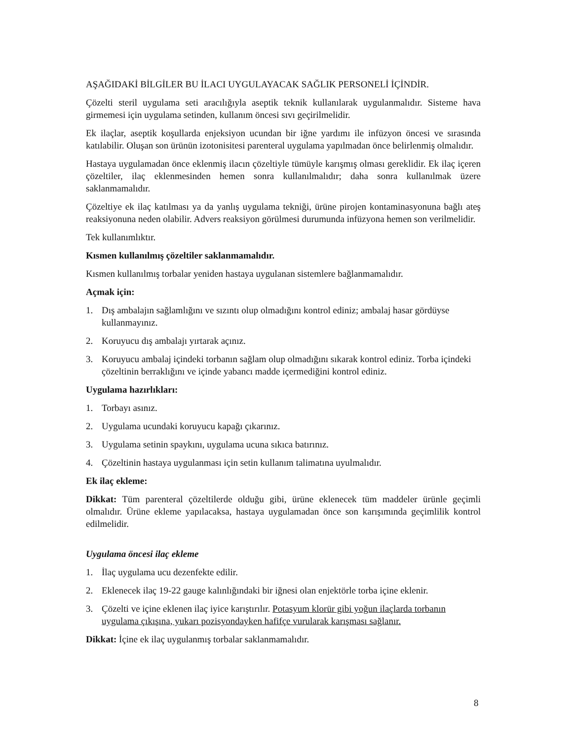AŞAĞIDAKİ BİLGİLER BU İLACI UYGULAYACAK SAĞLIK PERSONELİ İÇİNDİR.
Çözelti steril uygulama seti aracılığıyla aseptik teknik kullanılarak uygulanmalıdır. Sisteme hava girmemesi için uygulama setinden, kullanım öncesi sıvı geçirilmelidir.
Ek ilaçlar, aseptik koşullarda enjeksiyon ucundan bir iğne yardımı ile infüzyon öncesi ve sırasında katılabilir. Oluşan son ürünün izotonisitesi parenteral uygulama yapılmadan önce belirlenmiş olmalıdır.
Hastaya uygulamadan önce eklenmiş ilacın çözeltiyle tümüyle karışmış olması gereklidir. Ek ilaç içeren çözeltiler, ilaç eklenmesinden hemen sonra kullanılmalıdır; daha sonra kullanılmak üzere saklanmamalıdır.
Çözeltiye ek ilaç katılması ya da yanlış uygulama tekniği, ürüne pirojen kontaminasyonuna bağlı ateş reaksiyonuna neden olabilir. Advers reaksiyon görülmesi durumunda infüzyona hemen son verilmelidir.
Tek kullanımlıktır.
Kısmen kullanılmış çözeltiler saklanmamalıdır.
Kısmen kullanılmış torbalar yeniden hastaya uygulanan sistemlere bağlanmamalıdır.
Açmak için:
1. Dış ambalajın sağlamlığını ve sızıntı olup olmadığını kontrol ediniz; ambalaj hasar gördüyse kullanmayınız.
2. Koruyucu dış ambalajı yırtarak açınız.
3. Koruyucu ambalaj içindeki torbanın sağlam olup olmadığını sıkarak kontrol ediniz. Torba içindeki çözeltinin berraklığını ve içinde yabancı madde içermediğini kontrol ediniz.
Uygulama hazırlıkları:
1. Torbayı asınız.
2. Uygulama ucundaki koruyucu kapağı çıkarınız.
3. Uygulama setinin spaykını, uygulama ucuna sıkıca batırınız.
4. Çözeltinin hastaya uygulanması için setin kullanım talimatına uyulmalıdır.
Ek ilaç ekleme:
Dikkat: Tüm parenteral çözeltilerde olduğu gibi, ürüne eklenecek tüm maddeler ürünle geçimli olmalıdır. Ürüne ekleme yapılacaksa, hastaya uygulamadan önce son karışımında geçimlilik kontrol edilmelidir.
Uygulama öncesi ilaç ekleme
1. İlaç uygulama ucu dezenfekte edilir.
2. Eklenecek ilaç 19-22 gauge kalınlığındaki bir iğnesi olan enjektörle torba içine eklenir.
3. Çözelti ve içine eklenen ilaç iyice karıştırılır. Potasyum klorür gibi yoğun ilaçlarda torbanın uygulama çıkışına, yukarı pozisyondayken hafifçe vurularak karışması sağlanır.
Dikkat: İçine ek ilaç uygulanmış torbalar saklanmamalıdır.
8